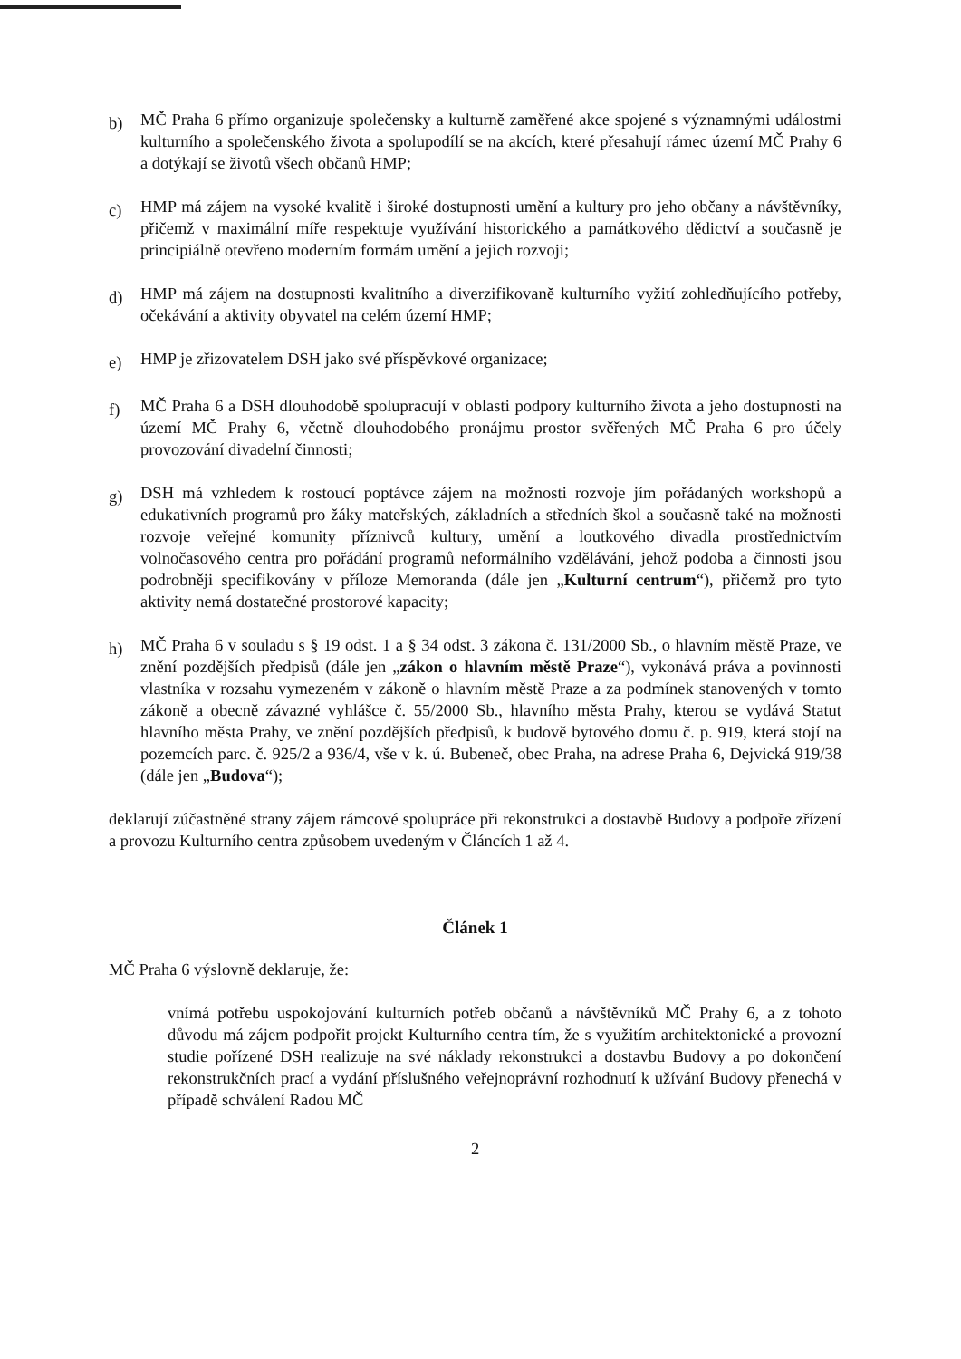b)
MČ Praha 6 přímo organizuje společensky a kulturně zaměřené akce spojené s významnými událostmi kulturního a společenského života a spolupodílí se na akcích, které přesahují rámec území MČ Prahy 6 a dotýkají se životů všech občanů HMP;
c)
HMP má zájem na vysoké kvalitě i široké dostupnosti umění a kultury pro jeho občany a návštěvníky, přičemž v maximální míře respektuje využívání historického a památkového dědictví a současně je principiálně otevřeno moderním formám umění a jejich rozvoji;
d)
HMP má zájem na dostupnosti kvalitního a diverzifikovaně kulturního vyžití zohledňujícího potřeby, očekávání a aktivity obyvatel na celém území HMP;
e)
HMP je zřizovatelem DSH jako své příspěvkové organizace;
f)
MČ Praha 6 a DSH dlouhodobě spolupracují v oblasti podpory kulturního života a jeho dostupnosti na území MČ Prahy 6, včetně dlouhodobého pronájmu prostor svěřených MČ Praha 6 pro účely provozování divadelní činnosti;
g)
DSH má vzhledem k rostoucí poptávce zájem na možnosti rozvoje jím pořádaných workshopů a edukativních programů pro žáky mateřských, základních a středních škol a současně také na možnosti rozvoje veřejné komunity příznivců kultury, umění a loutkového divadla prostřednictvím volnočasového centra pro pořádání programů neformálního vzdělávání, jehož podoba a činnosti jsou podrobněji specifikovány v příloze Memoranda (dále jen „Kulturní centrum“), přičemž pro tyto aktivity nemá dostatečné prostorové kapacity;
h)
MČ Praha 6 v souladu s § 19 odst. 1 a § 34 odst. 3 zákona č. 131/2000 Sb., o hlavním městě Praze, ve znění pozdějších předpisů (dále jen „zákon o hlavním městě Praze“), vykonává práva a povinnosti vlastníka v rozsahu vymezeném v zákoně o hlavním městě Praze a za podmínek stanovených v tomto zákoně a obecně závazné vyhlášce č. 55/2000 Sb., hlavního města Prahy, kterou se vydává Statut hlavního města Prahy, ve znění pozdějších předpisů, k budově bytového domu č. p. 919, která stojí na pozemcích parc. č. 925/2 a 936/4, vše v k. ú. Bubeneč, obec Praha, na adrese Praha 6, Dejvická 919/38 (dále jen „Budova“);
deklarují zúčastněné strany zájem rámcové spolupráce při rekonstrukci a dostavbě Budovy a podpoře zřízení a provozu Kulturního centra způsobem uvedeným v Článcích 1 až 4.
Článek 1
MČ Praha 6 výslovně deklaruje, že:
vnímá potřebu uspokojování kulturních potřeb občanů a návštěvníků MČ Prahy 6, a z tohoto důvodu má zájem podpořit projekt Kulturního centra tím, že s využitím architektonické a provozní studie pořízené DSH realizuje na své náklady rekonstrukci a dostavbu Budovy a po dokončení rekonstrukčních prací a vydání příslušného veřejnoprávní rozhodnutí k užívání Budovy přenechá v případě schválení Radou MČ
2